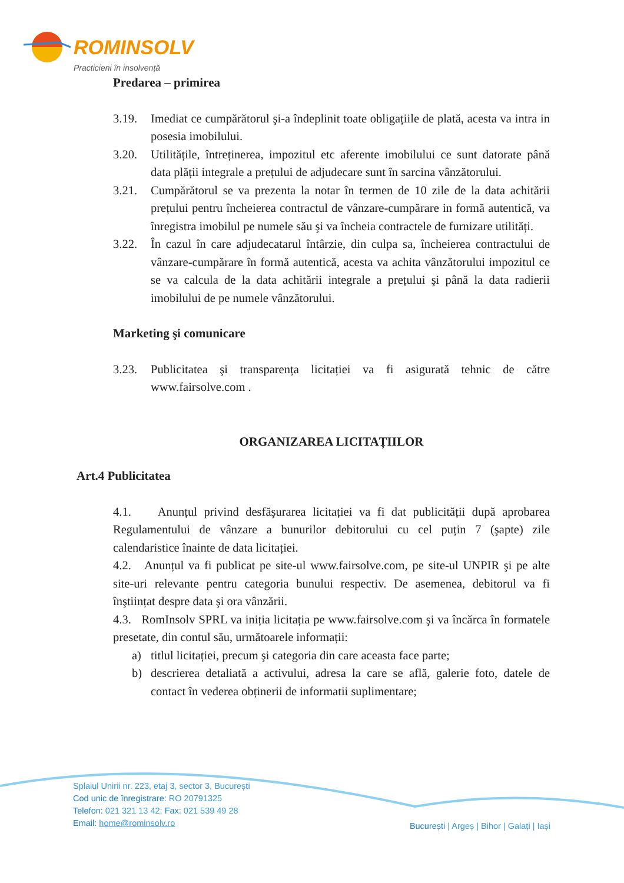ROMINSOLV
Practicieni în insolvență
Predarea – primirea
3.19. Imediat ce cumpărătorul şi-a îndeplinit toate obligațiile de plată, acesta va intra in posesia imobilului.
3.20. Utilitățile, întreținerea, impozitul etc aferente imobilului ce sunt datorate până data plății integrale a prețului de adjudecare sunt în sarcina vânzătorului.
3.21. Cumpărătorul se va prezenta la notar în termen de 10 zile de la data achitării prețului pentru încheierea contractul de vânzare-cumpărare in formă autentică, va înregistra imobilul pe numele său şi va încheia contractele de furnizare utilități.
3.22. În cazul în care adjudecatarul întârzie, din culpa sa, încheierea contractului de vânzare-cumpărare în formă autentică, acesta va achita vânzătorului impozitul ce se va calcula de la data achitării integrale a prețului şi până la data radierii imobilului de pe numele vânzătorului.
Marketing şi comunicare
3.23. Publicitatea şi transparența licitației va fi asigurată tehnic de către www.fairsolve.com .
ORGANIZAREA LICITAȚIILOR
Art.4 Publicitatea
4.1. Anunțul privind desfăşurarea licitației va fi dat publicității după aprobarea Regulamentului de vânzare a bunurilor debitorului cu cel puțin 7 (şapte) zile calendaristice înainte de data licitației.
4.2. Anunțul va fi publicat pe site-ul www.fairsolve.com, pe site-ul UNPIR şi pe alte site-uri relevante pentru categoria bunului respectiv. De asemenea, debitorul va fi înştiințat despre data şi ora vânzării.
4.3. RomInsolv SPRL va iniția licitația pe www.fairsolve.com şi va încărca în formatele presetate, din contul său, următoarele informații:
a) titlul licitației, precum şi categoria din care aceasta face parte;
b) descrierea detaliată a activului, adresa la care se află, galerie foto, datele de contact în vederea obținerii de informatii suplimentare;
Splaiul Unirii nr. 223, etaj 3, sector 3, București
Cod unic de înregistrare: RO 20791325
Telefon: 021 321 13 42; Fax: 021 539 49 28
Email: home@rominsolv.ro
București | Argeș | Bihor | Galați | Iași